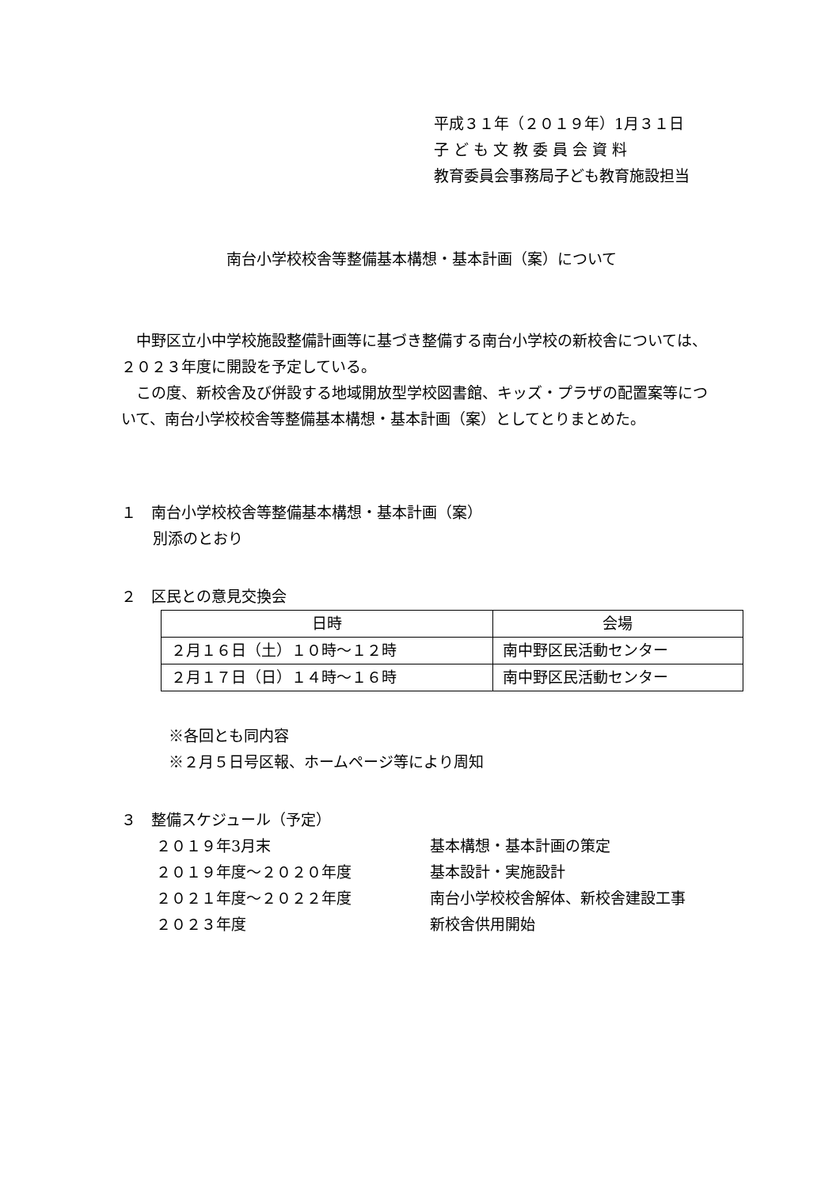平成３１年（２０１９年）1月３１日
子 ど も 文 教 委 員 会 資 料
教育委員会事務局子ども教育施設担当
南台小学校校舎等整備基本構想・基本計画（案）について
中野区立小中学校施設整備計画等に基づき整備する南台小学校の新校舎については、２０２３年度に開設を予定している。
この度、新校舎及び併設する地域開放型学校図書館、キッズ・プラザの配置案等について、南台小学校校舎等整備基本構想・基本計画（案）としてとりまとめた。
１　南台小学校校舎等整備基本構想・基本計画（案）
別添のとおり
２　区民との意見交換会
| 日時 | 会場 |
| --- | --- |
| ２月１６日（土）１０時～１２時 | 南中野区民活動センター |
| ２月１７日（日）１４時～１６時 | 南中野区民活動センター |
※各回とも同内容
※２月５日号区報、ホームページ等により周知
３　整備スケジュール（予定）
| ２０１９年3月末 | 基本構想・基本計画の策定 |
| ２０１９年度～２０２０年度 | 基本設計・実施設計 |
| ２０２１年度～２０２２年度 | 南台小学校校舎解体、新校舎建設工事 |
| ２０２３年度 | 新校舎供用開始 |